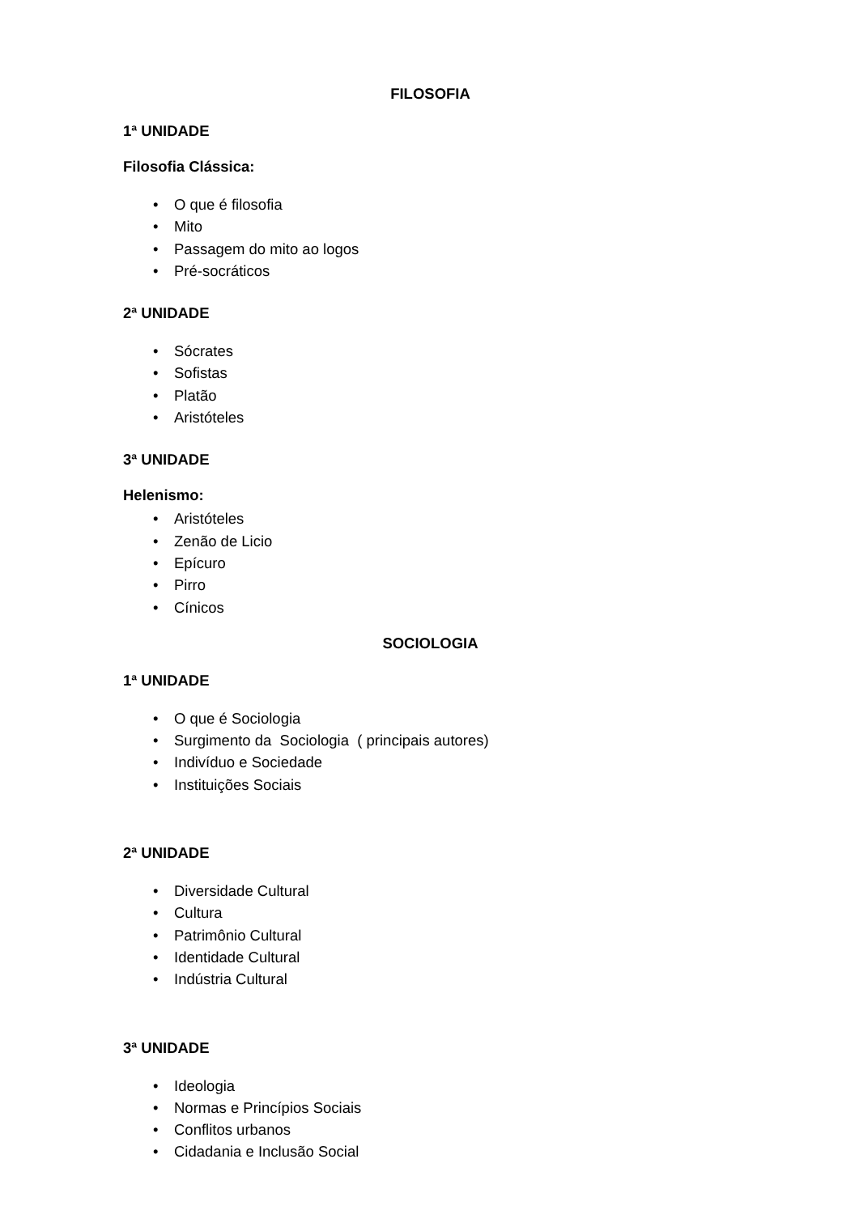FILOSOFIA
1ª UNIDADE
Filosofia Clássica:
• O que é filosofia
• Mito
• Passagem do mito ao logos
• Pré-socráticos
2ª UNIDADE
• Sócrates
• Sofistas
• Platão
• Aristóteles
3ª UNIDADE
Helenismo:
• Aristóteles
• Zenão de Licio
• Epícuro
• Pirro
• Cínicos
SOCIOLOGIA
1ª UNIDADE
• O que é Sociologia
• Surgimento da Sociologia ( principais autores)
• Indivíduo e Sociedade
• Instituições Sociais
2ª UNIDADE
• Diversidade Cultural
• Cultura
• Patrimônio Cultural
• Identidade Cultural
• Indústria Cultural
3ª UNIDADE
• Ideologia
• Normas e Princípios Sociais
• Conflitos urbanos
• Cidadania e Inclusão Social